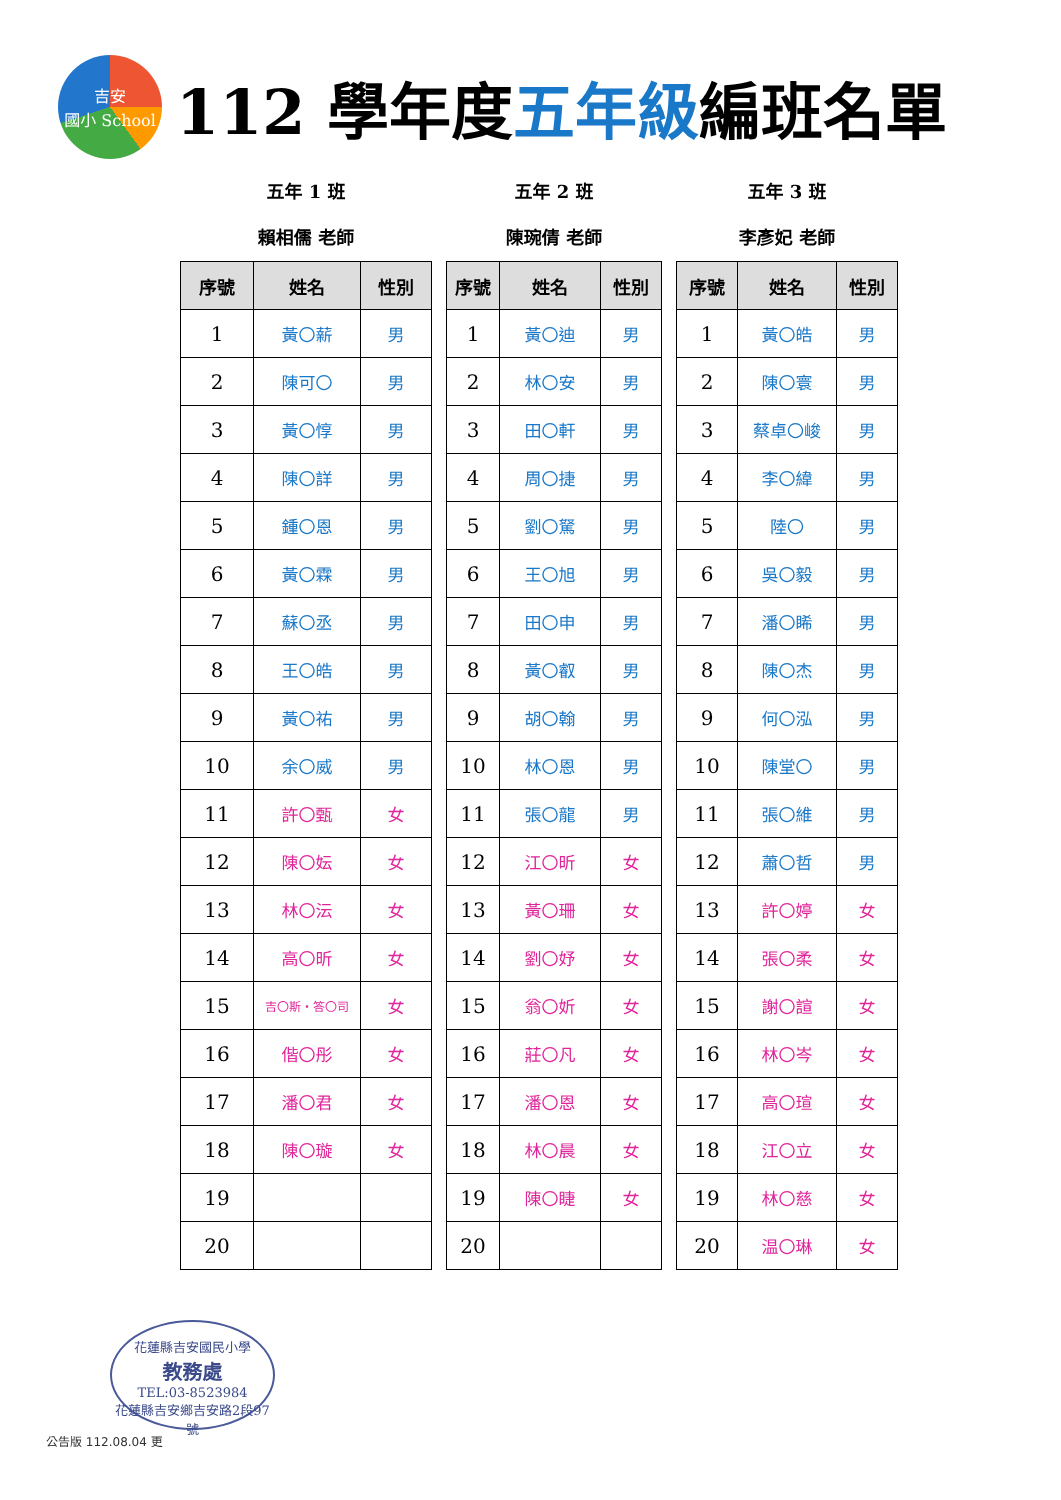吉安
國小 School
112 學年度五年級編班名單
五年 1 班
賴相儒 老師
| 序號 | 姓名 | 性別 |
| --- | --- | --- |
| 1 | 黃〇薪 | 男 |
| 2 | 陳可〇 | 男 |
| 3 | 黃〇惇 | 男 |
| 4 | 陳〇詳 | 男 |
| 5 | 鍾〇恩 | 男 |
| 6 | 黃〇霖 | 男 |
| 7 | 蘇〇丞 | 男 |
| 8 | 王〇皓 | 男 |
| 9 | 黃〇祐 | 男 |
| 10 | 余〇威 | 男 |
| 11 | 許〇甄 | 女 |
| 12 | 陳〇妘 | 女 |
| 13 | 林〇沄 | 女 |
| 14 | 高〇昕 | 女 |
| 15 | 吉〇斯・答〇司 | 女 |
| 16 | 偕〇彤 | 女 |
| 17 | 潘〇君 | 女 |
| 18 | 陳〇璇 | 女 |
| 19 | | |
| 20 | | |
五年 2 班
陳琬倩 老師
| 序號 | 姓名 | 性別 |
| --- | --- | --- |
| 1 | 黃〇迪 | 男 |
| 2 | 林〇安 | 男 |
| 3 | 田〇軒 | 男 |
| 4 | 周〇捷 | 男 |
| 5 | 劉〇駑 | 男 |
| 6 | 王〇旭 | 男 |
| 7 | 田〇申 | 男 |
| 8 | 黃〇叡 | 男 |
| 9 | 胡〇翰 | 男 |
| 10 | 林〇恩 | 男 |
| 11 | 張〇龍 | 男 |
| 12 | 江〇昕 | 女 |
| 13 | 黃〇珊 | 女 |
| 14 | 劉〇妤 | 女 |
| 15 | 翁〇妡 | 女 |
| 16 | 莊〇凡 | 女 |
| 17 | 潘〇恩 | 女 |
| 18 | 林〇晨 | 女 |
| 19 | 陳〇睫 | 女 |
| 20 | | |
五年 3 班
李彥妃 老師
| 序號 | 姓名 | 性別 |
| --- | --- | --- |
| 1 | 黃〇皓 | 男 |
| 2 | 陳〇寰 | 男 |
| 3 | 蔡卓〇峻 | 男 |
| 4 | 李〇緯 | 男 |
| 5 | 陸〇 | 男 |
| 6 | 吳〇毅 | 男 |
| 7 | 潘〇睎 | 男 |
| 8 | 陳〇杰 | 男 |
| 9 | 何〇泓 | 男 |
| 10 | 陳堂〇 | 男 |
| 11 | 張〇維 | 男 |
| 12 | 蕭〇哲 | 男 |
| 13 | 許〇婷 | 女 |
| 14 | 張〇柔 | 女 |
| 15 | 謝〇諠 | 女 |
| 16 | 林〇岑 | 女 |
| 17 | 高〇瑄 | 女 |
| 18 | 江〇立 | 女 |
| 19 | 林〇慈 | 女 |
| 20 | 温〇琳 | 女 |
花蓮縣吉安國民小學
教務處
TEL:03-8523984
花蓮縣吉安鄉吉安路2段97號
公告版 112.08.04 更